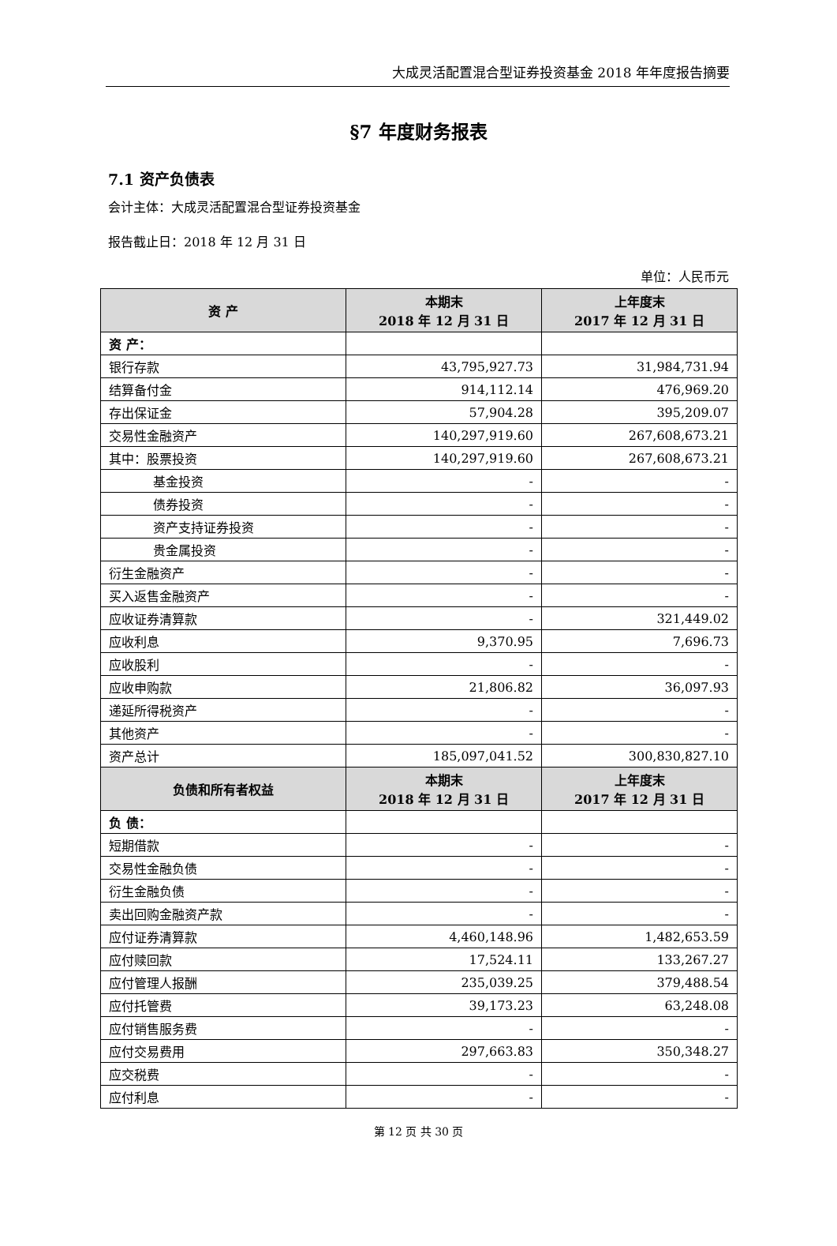大成灵活配置混合型证券投资基金 2018 年年度报告摘要
§7 年度财务报表
7.1 资产负债表
会计主体：大成灵活配置混合型证券投资基金
报告截止日：2018 年 12 月 31 日
单位：人民币元
| 资 产 | 本期末 2018 年 12 月 31 日 | 上年度末 2017 年 12 月 31 日 |
| --- | --- | --- |
| 资 产： | | |
| 银行存款 | 43,795,927.73 | 31,984,731.94 |
| 结算备付金 | 914,112.14 | 476,969.20 |
| 存出保证金 | 57,904.28 | 395,209.07 |
| 交易性金融资产 | 140,297,919.60 | 267,608,673.21 |
| 其中：股票投资 | 140,297,919.60 | 267,608,673.21 |
| 基金投资 | - | - |
| 债券投资 | - | - |
| 资产支持证券投资 | - | - |
| 贵金属投资 | - | - |
| 衍生金融资产 | - | - |
| 买入返售金融资产 | - | - |
| 应收证券清算款 | - | 321,449.02 |
| 应收利息 | 9,370.95 | 7,696.73 |
| 应收股利 | - | - |
| 应收申购款 | 21,806.82 | 36,097.93 |
| 递延所得税资产 | - | - |
| 其他资产 | - | - |
| 资产总计 | 185,097,041.52 | 300,830,827.10 |
| 负债和所有者权益 | 本期末 2018 年 12 月 31 日 | 上年度末 2017 年 12 月 31 日 |
| 负 债： | | |
| 短期借款 | - | - |
| 交易性金融负债 | - | - |
| 衍生金融负债 | - | - |
| 卖出回购金融资产款 | - | - |
| 应付证券清算款 | 4,460,148.96 | 1,482,653.59 |
| 应付赎回款 | 17,524.11 | 133,267.27 |
| 应付管理人报酬 | 235,039.25 | 379,488.54 |
| 应付托管费 | 39,173.23 | 63,248.08 |
| 应付销售服务费 | - | - |
| 应付交易费用 | 297,663.83 | 350,348.27 |
| 应交税费 | - | - |
| 应付利息 | - | - |
第 12 页 共 30 页